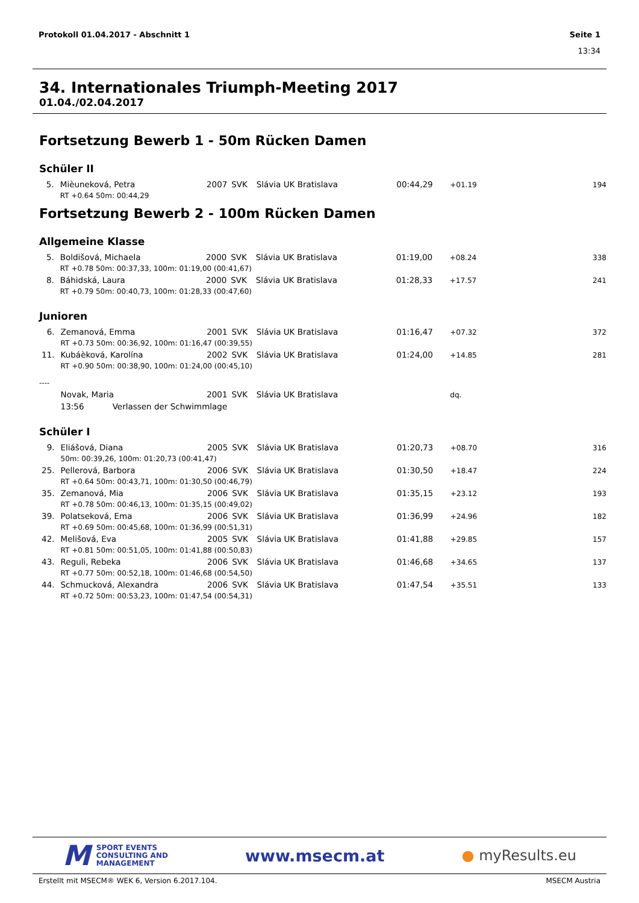Protokoll 01.04.2017 - Abschnitt 1 Seite 1
13:34
34. Internationales Triumph-Meeting 2017
01.04./02.04.2017
Fortsetzung Bewerb 1 - 50m Rücken Damen
Schüler II
| 5. | Mièuneková, Petra | 2007 | SVK | Slávia UK Bratislava | 00:44,29 | +01.19 | 194 |
| | RT +0.64 50m: 00:44,29 | | | | | | |
Fortsetzung Bewerb 2 - 100m Rücken Damen
Allgemeine Klasse
| 5. | Boldišová, Michaela | 2000 | SVK | Slávia UK Bratislava | 01:19,00 | +08.24 | 338 |
| | RT +0.78 50m: 00:37,33, 100m: 01:19,00 (00:41,67) | | | | | | |
| 8. | Báhidská, Laura | 2000 | SVK | Slávia UK Bratislava | 01:28,33 | +17.57 | 241 |
| | RT +0.79 50m: 00:40,73, 100m: 01:28,33 (00:47,60) | | | | | | |
Junioren
| 6. | Zemanová, Emma | 2001 | SVK | Slávia UK Bratislava | 01:16,47 | +07.32 | 372 |
| | RT +0.73 50m: 00:36,92, 100m: 01:16,47 (00:39,55) | | | | | | |
| 11. | Kubáèková, Karolína | 2002 | SVK | Slávia UK Bratislava | 01:24,00 | +14.85 | 281 |
| | RT +0.90 50m: 00:38,90, 100m: 01:24,00 (00:45,10) | | | | | | |
| ---- | | | | | | | |
| | Novak, Maria | 2001 | SVK | Slávia UK Bratislava | | dq. | |
| | 13:56 Verlassen der Schwimmlage | | | | | | |
Schüler I
| 9. | Eliášová, Diana | 2005 | SVK | Slávia UK Bratislava | 01:20,73 | +08.70 | 316 |
| | 50m: 00:39,26, 100m: 01:20,73 (00:41,47) | | | | | | |
| 25. | Pellerová, Barbora | 2006 | SVK | Slávia UK Bratislava | 01:30,50 | +18.47 | 224 |
| | RT +0.64 50m: 00:43,71, 100m: 01:30,50 (00:46,79) | | | | | | |
| 35. | Zemanová, Mia | 2006 | SVK | Slávia UK Bratislava | 01:35,15 | +23.12 | 193 |
| | RT +0.78 50m: 00:46,13, 100m: 01:35,15 (00:49,02) | | | | | | |
| 39. | Polatseková, Ema | 2006 | SVK | Slávia UK Bratislava | 01:36,99 | +24.96 | 182 |
| | RT +0.69 50m: 00:45,68, 100m: 01:36,99 (00:51,31) | | | | | | |
| 42. | Melišová, Eva | 2005 | SVK | Slávia UK Bratislava | 01:41,88 | +29.85 | 157 |
| | RT +0.81 50m: 00:51,05, 100m: 01:41,88 (00:50,83) | | | | | | |
| 43. | Reguli, Rebeka | 2006 | SVK | Slávia UK Bratislava | 01:46,68 | +34.65 | 137 |
| | RT +0.77 50m: 00:52,18, 100m: 01:46,68 (00:54,50) | | | | | | |
| 44. | Schmucková, Alexandra | 2006 | SVK | Slávia UK Bratislava | 01:47,54 | +35.51 | 133 |
| | RT +0.72 50m: 00:53,23, 100m: 01:47,54 (00:54,31) | | | | | | |
M SPORT EVENTS
CONSULTING AND
MANAGEMENT
www.msecm.at ● myResults.eu
Erstellt mit MSECM® WEK 6, Version 6.2017.104. MSECM Austria